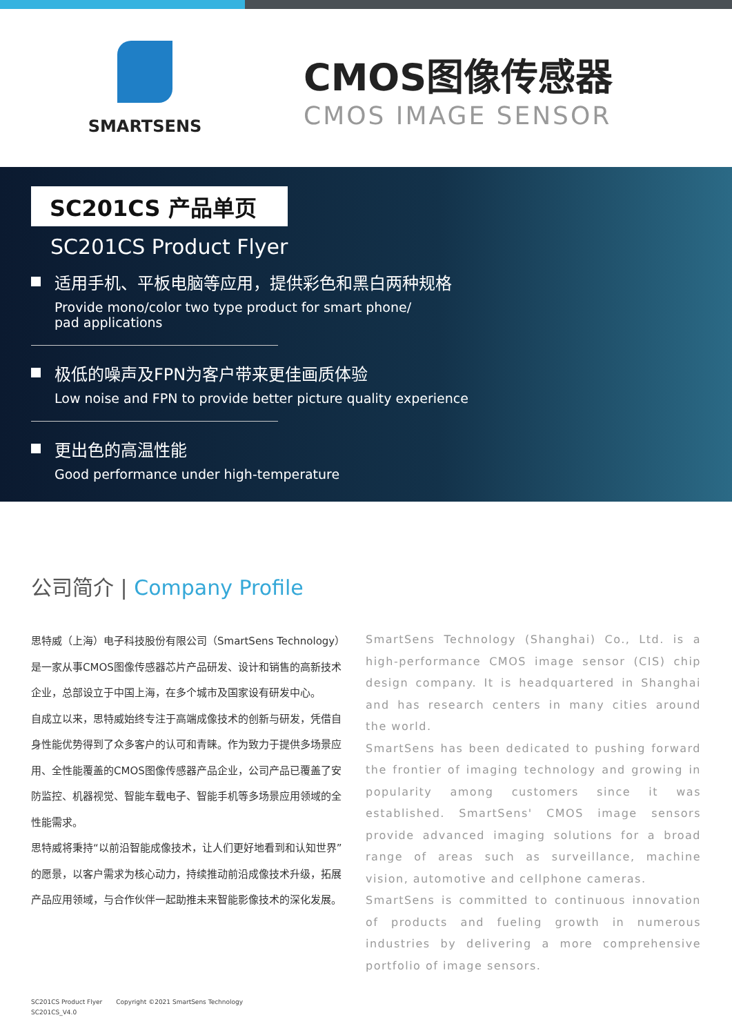SMARTSENS
CMOS图像传感器
CMOS IMAGE SENSOR
SC201CS 产品单页
SC201CS Product Flyer
适用手机、平板电脑等应用，提供彩色和黑白两种规格
Provide mono/color two type product for smart phone/
pad applications
极低的噪声及FPN为客户带来更佳画质体验
Low noise and FPN to provide better picture quality experience
更出色的高温性能
Good performance under high-temperature
公司简介 | Company Profile
思特威（上海）电子科技股份有限公司（SmartSens Technology）是一家从事CMOS图像传感器芯片产品研发、设计和销售的高新技术企业，总部设立于中国上海，在多个城市及国家设有研发中心。
自成立以来，思特威始终专注于高端成像技术的创新与研发，凭借自身性能优势得到了众多客户的认可和青睐。作为致力于提供多场景应用、全性能覆盖的CMOS图像传感器产品企业，公司产品已覆盖了安防监控、机器视觉、智能车载电子、智能手机等多场景应用领域的全性能需求。
思特威将秉持“以前沿智能成像技术，让人们更好地看到和认知世界”的愿景，以客户需求为核心动力，持续推动前沿成像技术升级，拓展产品应用领域，与合作伙伴一起助推未来智能影像技术的深化发展。
SmartSens Technology (Shanghai) Co., Ltd. is a high-performance CMOS image sensor (CIS) chip design company. It is headquartered in Shanghai and has research centers in many cities around the world.
SmartSens has been dedicated to pushing forward the frontier of imaging technology and growing in popularity among customers since it was established. SmartSens' CMOS image sensors provide advanced imaging solutions for a broad range of areas such as surveillance, machine vision, automotive and cellphone cameras.
SmartSens is committed to continuous innovation of products and fueling growth in numerous industries by delivering a more comprehensive portfolio of image sensors.
SC201CS Product Flyer Copyright ©2021 SmartSens Technology
SC201CS_V4.0